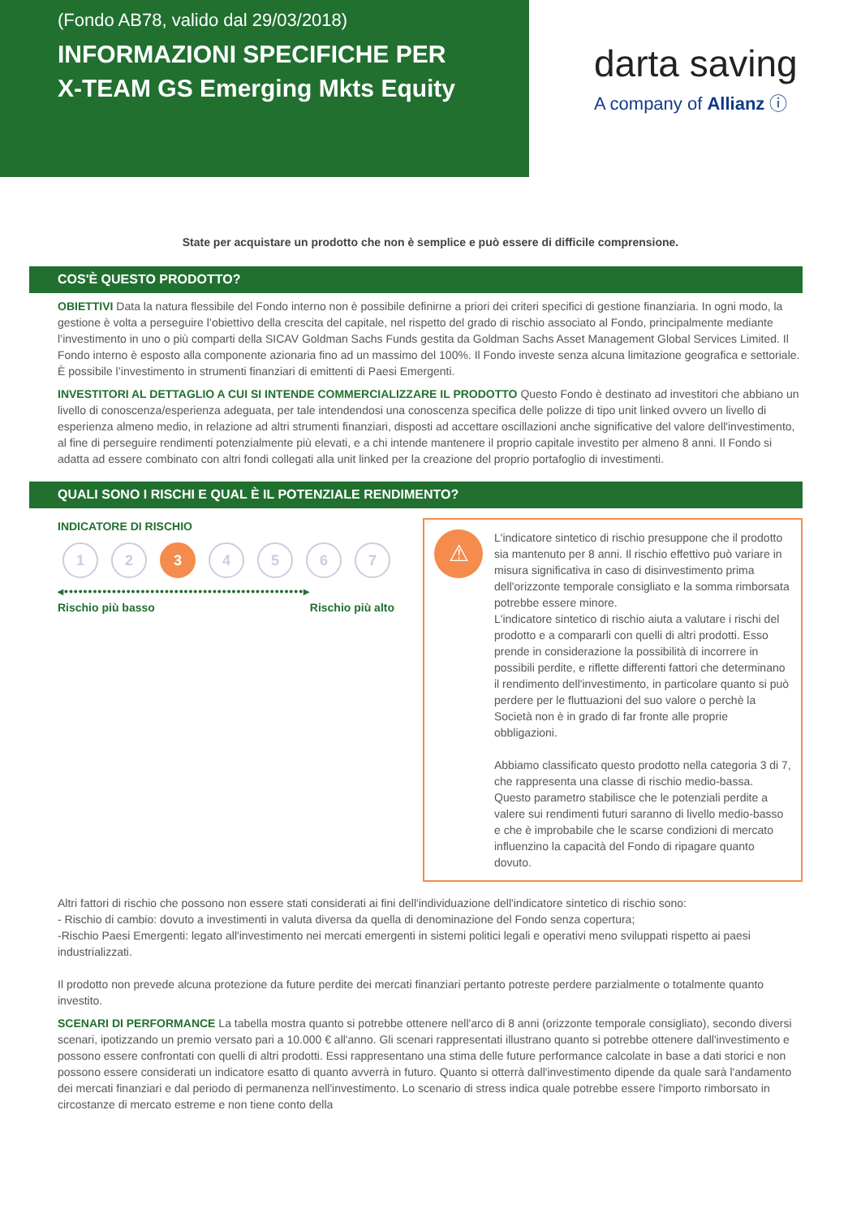(Fondo AB78, valido dal 29/03/2018)
INFORMAZIONI SPECIFICHE PER
X-TEAM GS Emerging Mkts Equity
darta saving
A company of Allianz ⓘ
State per acquistare un prodotto che non è semplice e può essere di difficile comprensione.
COS'È QUESTO PRODOTTO?
OBIETTIVI Data la natura flessibile del Fondo interno non è possibile definirne a priori dei criteri specifici di gestione finanziaria. In ogni modo, la gestione è volta a perseguire l’obiettivo della crescita del capitale, nel rispetto del grado di rischio associato al Fondo, principalmente mediante l’investimento in uno o più comparti della SICAV Goldman Sachs Funds gestita da Goldman Sachs Asset Management Global Services Limited. Il Fondo interno è esposto alla componente azionaria fino ad un massimo del 100%. Il Fondo investe senza alcuna limitazione geografica e settoriale. È possibile l’investimento in strumenti finanziari di emittenti di Paesi Emergenti.
INVESTITORI AL DETTAGLIO A CUI SI INTENDE COMMERCIALIZZARE IL PRODOTTO Questo Fondo è destinato ad investitori che abbiano un livello di conoscenza/esperienza adeguata, per tale intendendosi una conoscenza specifica delle polizze di tipo unit linked ovvero un livello di esperienza almeno medio, in relazione ad altri strumenti finanziari, disposti ad accettare oscillazioni anche significative del valore dell'investimento, al fine di perseguire rendimenti potenzialmente più elevati, e a chi intende mantenere il proprio capitale investito per almeno 8 anni. Il Fondo si adatta ad essere combinato con altri fondi collegati alla unit linked per la creazione del proprio portafoglio di investimenti.
QUALI SONO I RISCHI E QUAL È IL POTENZIALE RENDIMENTO?
INDICATORE DI RISCHIO
1 2 3 4 5 6 7
◂••••••••••••••••••••••••••••••••••••••••••••••••••▸
Rischio più basso Rischio più alto
⚠
L'indicatore sintetico di rischio presuppone che il prodotto sia mantenuto per 8 anni. Il rischio effettivo può variare in misura significativa in caso di disinvestimento prima dell'orizzonte temporale consigliato e la somma rimborsata potrebbe essere minore.
L'indicatore sintetico di rischio aiuta a valutare i rischi del prodotto e a compararli con quelli di altri prodotti. Esso prende in considerazione la possibilità di incorrere in possibili perdite, e riflette differenti fattori che determinano il rendimento dell'investimento, in particolare quanto si può perdere per le fluttuazioni del suo valore o perchè la Società non è in grado di far fronte alle proprie obbligazioni.
Abbiamo classificato questo prodotto nella categoria 3 di 7, che rappresenta una classe di rischio medio-bassa. Questo parametro stabilisce che le potenziali perdite a valere sui rendimenti futuri saranno di livello medio-basso e che è improbabile che le scarse condizioni di mercato influenzino la capacità del Fondo di ripagare quanto dovuto.
Altri fattori di rischio che possono non essere stati considerati ai fini dell'individuazione dell'indicatore sintetico di rischio sono:
- Rischio di cambio: dovuto a investimenti in valuta diversa da quella di denominazione del Fondo senza copertura;
-Rischio Paesi Emergenti: legato all'investimento nei mercati emergenti in sistemi politici legali e operativi meno sviluppati rispetto ai paesi industrializzati.
Il prodotto non prevede alcuna protezione da future perdite dei mercati finanziari pertanto potreste perdere parzialmente o totalmente quanto investito.
SCENARI DI PERFORMANCE La tabella mostra quanto si potrebbe ottenere nell'arco di 8 anni (orizzonte temporale consigliato), secondo diversi scenari, ipotizzando un premio versato pari a 10.000 € all'anno. Gli scenari rappresentati illustrano quanto si potrebbe ottenere dall'investimento e possono essere confrontati con quelli di altri prodotti. Essi rappresentano una stima delle future performance calcolate in base a dati storici e non possono essere considerati un indicatore esatto di quanto avverrà in futuro. Quanto si otterrà dall'investimento dipende da quale sarà l'andamento dei mercati finanziari e dal periodo di permanenza nell'investimento. Lo scenario di stress indica quale potrebbe essere l'importo rimborsato in circostanze di mercato estreme e non tiene conto della